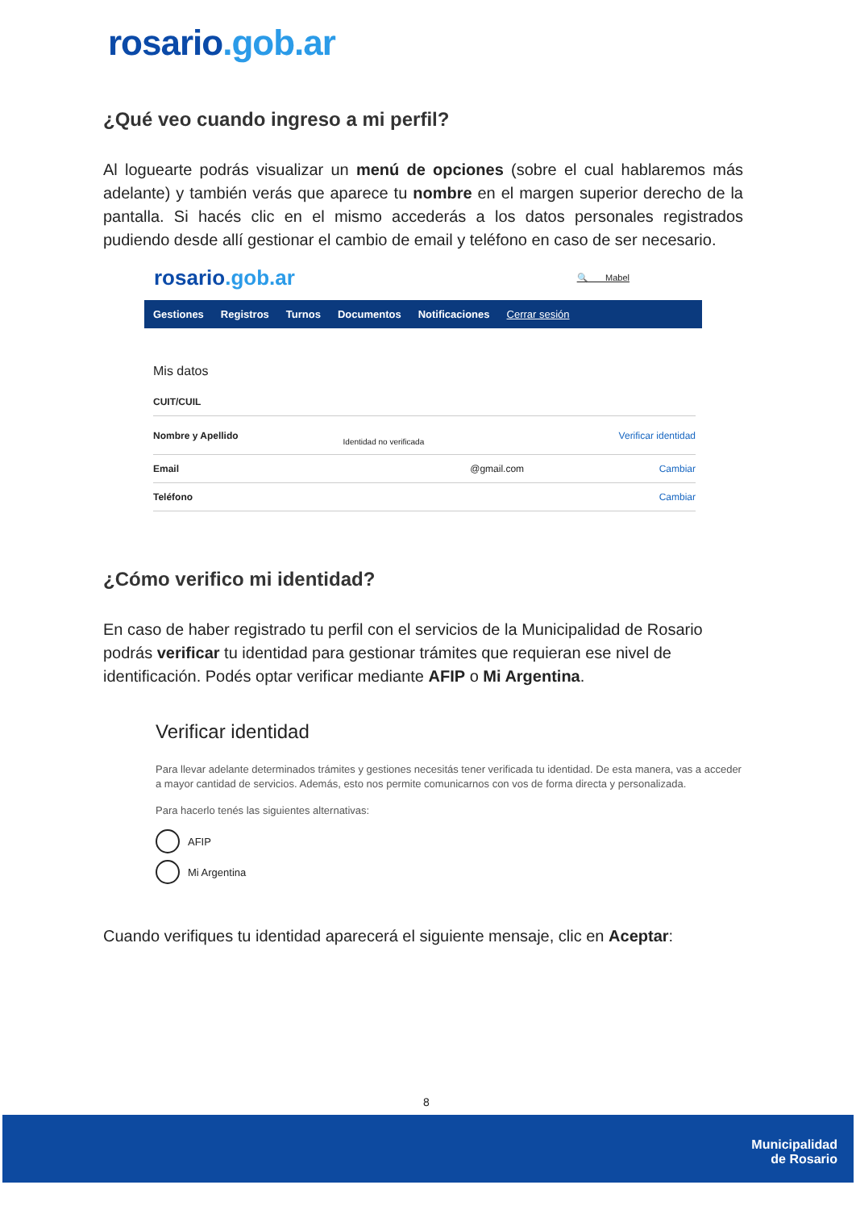rosario.gob.ar
¿Qué veo cuando ingreso a mi perfil?
Al loguearte podrás visualizar un menú de opciones (sobre el cual hablaremos más adelante) y también verás que aparece tu nombre en el margen superior derecho de la pantalla. Si hacés clic en el mismo accederás a los datos personales registrados pudiendo desde allí gestionar el cambio de email y teléfono en caso de ser necesario.
rosario.gob.ar 🔍 Mabel
Gestiones Registros Turnos Documentos Notificaciones Cerrar sesión
Mis datos
| CUIT/CUIL | | |
| Nombre y Apellido | Identidad no verificada | Verificar identidad |
| Email | @gmail.com | Cambiar |
| Teléfono | | Cambiar |
¿Cómo verifico mi identidad?
En caso de haber registrado tu perfil con el servicios de la Municipalidad de Rosario podrás verificar tu identidad para gestionar trámites que requieran ese nivel de identificación. Podés optar verificar mediante AFIP o Mi Argentina.
Verificar identidad
Para llevar adelante determinados trámites y gestiones necesitás tener verificada tu identidad. De esta manera, vas a acceder a mayor cantidad de servicios. Además, esto nos permite comunicarnos con vos de forma directa y personalizada.
Para hacerlo tenés las siguientes alternativas:
AFIP
Mi Argentina
Cuando verifiques tu identidad aparecerá el siguiente mensaje, clic en Aceptar:
8
Municipalidad
de Rosario